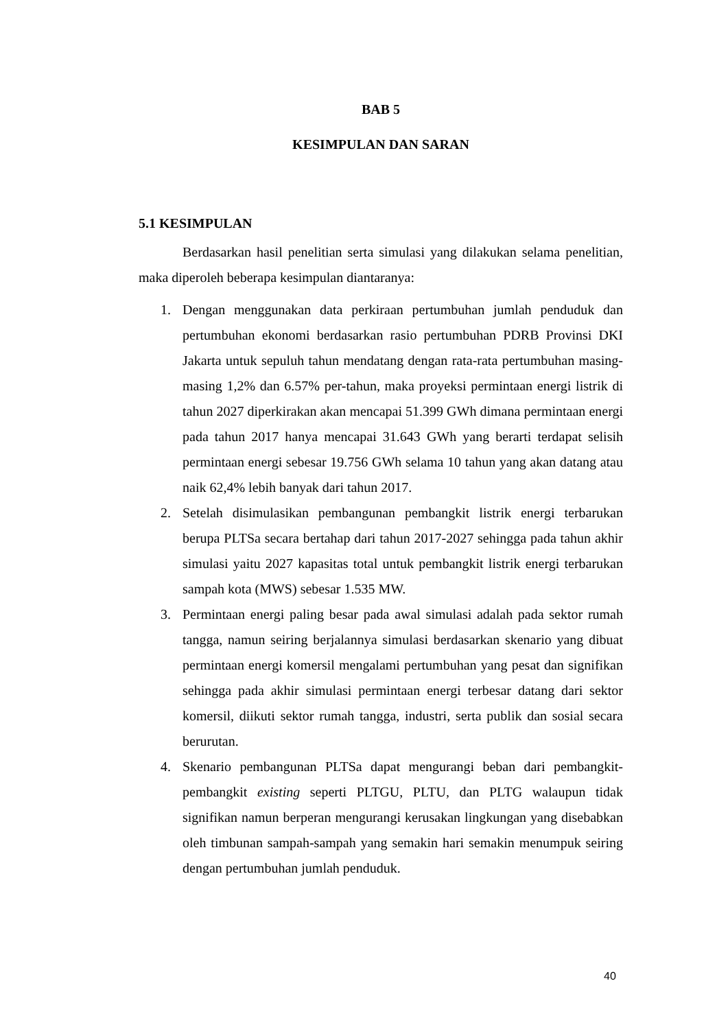BAB 5
KESIMPULAN DAN SARAN
5.1 KESIMPULAN
Berdasarkan hasil penelitian serta simulasi yang dilakukan selama penelitian, maka diperoleh beberapa kesimpulan diantaranya:
1. Dengan menggunakan data perkiraan pertumbuhan jumlah penduduk dan pertumbuhan ekonomi berdasarkan rasio pertumbuhan PDRB Provinsi DKI Jakarta untuk sepuluh tahun mendatang dengan rata-rata pertumbuhan masing-masing 1,2% dan 6.57% per-tahun, maka proyeksi permintaan energi listrik di tahun 2027 diperkirakan akan mencapai 51.399 GWh dimana permintaan energi pada tahun 2017 hanya mencapai 31.643 GWh yang berarti terdapat selisih permintaan energi sebesar 19.756 GWh selama 10 tahun yang akan datang atau naik 62,4% lebih banyak dari tahun 2017.
2. Setelah disimulasikan pembangunan pembangkit listrik energi terbarukan berupa PLTSa secara bertahap dari tahun 2017-2027 sehingga pada tahun akhir simulasi yaitu 2027 kapasitas total untuk pembangkit listrik energi terbarukan sampah kota (MWS) sebesar 1.535 MW.
3. Permintaan energi paling besar pada awal simulasi adalah pada sektor rumah tangga, namun seiring berjalannya simulasi berdasarkan skenario yang dibuat permintaan energi komersil mengalami pertumbuhan yang pesat dan signifikan sehingga pada akhir simulasi permintaan energi terbesar datang dari sektor komersil, diikuti sektor rumah tangga, industri, serta publik dan sosial secara berurutan.
4. Skenario pembangunan PLTSa dapat mengurangi beban dari pembangkit-pembangkit existing seperti PLTGU, PLTU, dan PLTG walaupun tidak signifikan namun berperan mengurangi kerusakan lingkungan yang disebabkan oleh timbunan sampah-sampah yang semakin hari semakin menumpuk seiring dengan pertumbuhan jumlah penduduk.
40